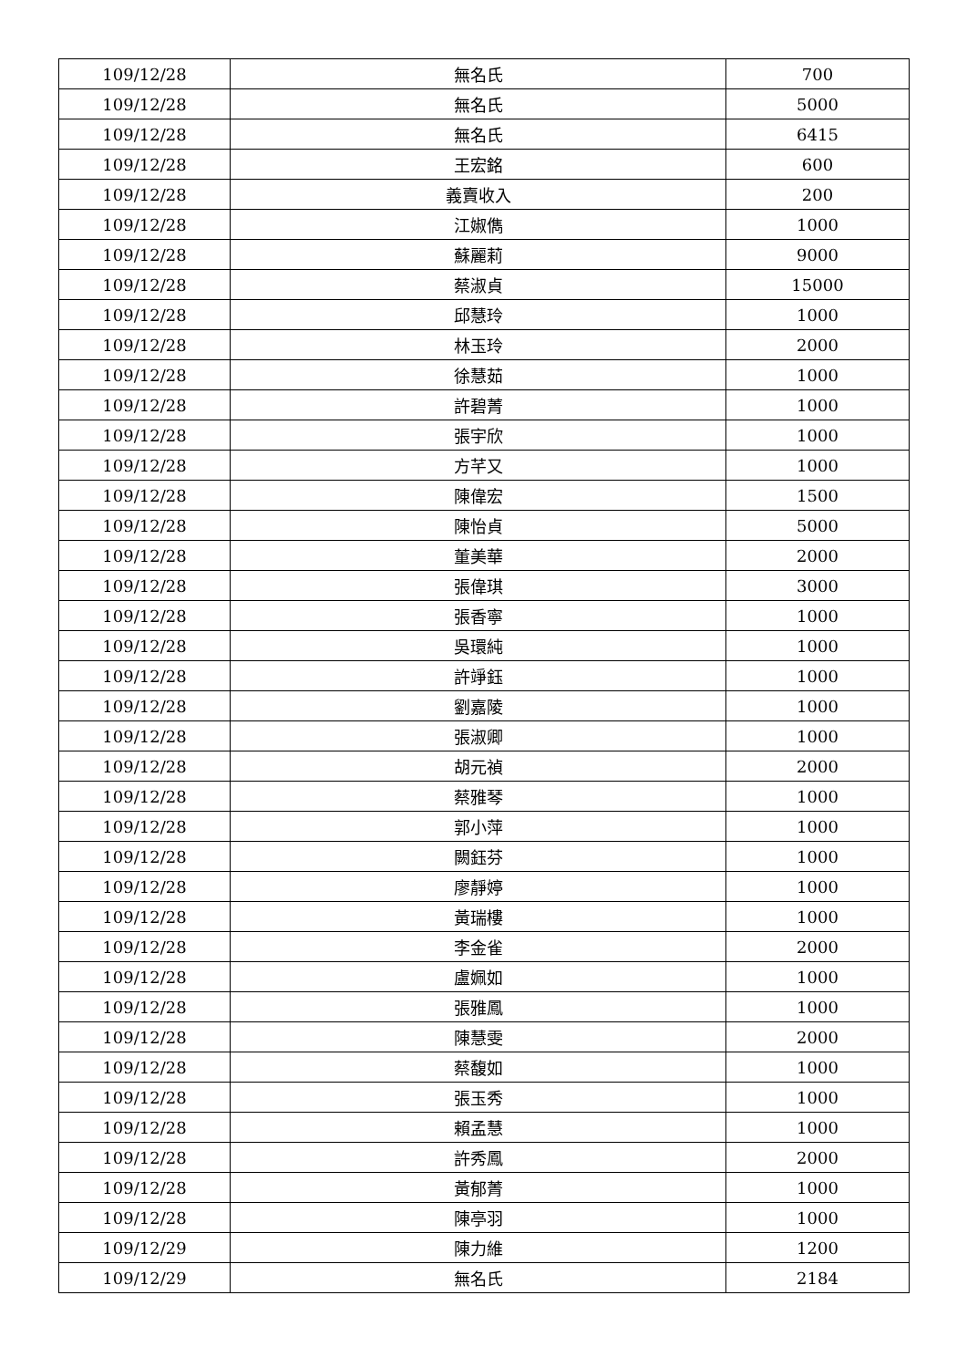| 109/12/28 | 無名氏 | 700 |
| 109/12/28 | 無名氏 | 5000 |
| 109/12/28 | 無名氏 | 6415 |
| 109/12/28 | 王宏銘 | 600 |
| 109/12/28 | 義賣收入 | 200 |
| 109/12/28 | 江婌儁 | 1000 |
| 109/12/28 | 蘇麗莉 | 9000 |
| 109/12/28 | 蔡淑貞 | 15000 |
| 109/12/28 | 邱慧玲 | 1000 |
| 109/12/28 | 林玉玲 | 2000 |
| 109/12/28 | 徐慧茹 | 1000 |
| 109/12/28 | 許碧菁 | 1000 |
| 109/12/28 | 張宇欣 | 1000 |
| 109/12/28 | 方芊又 | 1000 |
| 109/12/28 | 陳偉宏 | 1500 |
| 109/12/28 | 陳怡貞 | 5000 |
| 109/12/28 | 董美華 | 2000 |
| 109/12/28 | 張偉琪 | 3000 |
| 109/12/28 | 張香寧 | 1000 |
| 109/12/28 | 吳環純 | 1000 |
| 109/12/28 | 許竫鈺 | 1000 |
| 109/12/28 | 劉嘉陵 | 1000 |
| 109/12/28 | 張淑卿 | 1000 |
| 109/12/28 | 胡元禎 | 2000 |
| 109/12/28 | 蔡雅琴 | 1000 |
| 109/12/28 | 郭小萍 | 1000 |
| 109/12/28 | 闕鈺芬 | 1000 |
| 109/12/28 | 廖靜婷 | 1000 |
| 109/12/28 | 黃瑞樓 | 1000 |
| 109/12/28 | 李金雀 | 2000 |
| 109/12/28 | 盧姵如 | 1000 |
| 109/12/28 | 張雅鳳 | 1000 |
| 109/12/28 | 陳慧雯 | 2000 |
| 109/12/28 | 蔡馥如 | 1000 |
| 109/12/28 | 張玉秀 | 1000 |
| 109/12/28 | 賴孟慧 | 1000 |
| 109/12/28 | 許秀鳳 | 2000 |
| 109/12/28 | 黃郁菁 | 1000 |
| 109/12/28 | 陳亭羽 | 1000 |
| 109/12/29 | 陳力維 | 1200 |
| 109/12/29 | 無名氏 | 2184 |